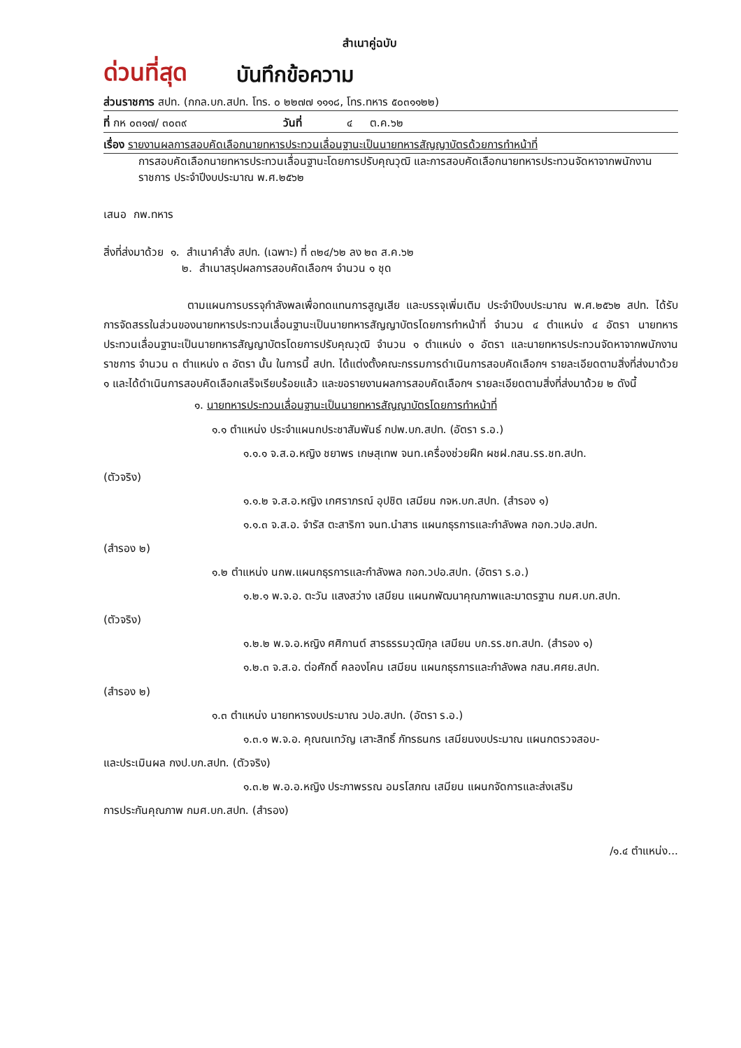สำเนาคู่ฉบับ
ด่วนที่สุด บันทึกข้อความ
ส่วนราชการ สปท. (กกล.บก.สปท. โทร. ๐ ๒๒๗๗ ๑๑๑๘, โทร.ทหาร ๕๐๓๑๑๒๒)
ที่ กห ๐๓๑๗/ ๓๐๓๙ วันที่ ๔ ต.ค.๖๒
เรื่อง รายงานผลการสอบคัดเลือกนายทหารประทวนเลื่อนฐานะเป็นนายทหารสัญญาบัตรด้วยการทำหน้าที่
การสอบคัดเลือกนายทหารประทวนเลื่อนฐานะโดยการปรับคุณวุฒิ และการสอบคัดเลือกนายทหารประทวนจัดหาจากพนักงานราชการ ประจำปีงบประมาณ พ.ศ.๒๕๖๒
เสนอ กพ.ทหาร
สิ่งที่ส่งมาด้วย ๑. สำเนาคำสั่ง สปท. (เฉพาะ) ที่ ๓๒๔/๖๒ ลง ๒๓ ส.ค.๖๒
๒. สำเนาสรุปผลการสอบคัดเลือกฯ จำนวน ๑ ชุด
ตามแผนการบรรจุกำลังพลเพื่อทดแทนการสูญเสีย และบรรจุเพิ่มเติม ประจำปีงบประมาณ พ.ศ.๒๕๖๒ สปท. ได้รับการจัดสรรในส่วนของนายทหารประทวนเลื่อนฐานะเป็นนายทหารสัญญาบัตรโดยการทำหน้าที่ จำนวน ๔ ตำแหน่ง ๔ อัตรา นายทหารประทวนเลื่อนฐานะเป็นนายทหารสัญญาบัตรโดยการปรับคุณวุฒิ จำนวน ๑ ตำแหน่ง ๑ อัตรา และนายทหารประทวนจัดหาจากพนักงานราชการ จำนวน ๓ ตำแหน่ง ๓ อัตรา นั้น ในการนี้ สปท. ได้แต่งตั้งคณะกรรมการดำเนินการสอบคัดเลือกฯ รายละเอียดตามสิ่งที่ส่งมาด้วย ๑ และได้ดำเนินการสอบคัดเลือกเสร็จเรียบร้อยแล้ว และขอรายงานผลการสอบคัดเลือกฯ รายละเอียดตามสิ่งที่ส่งมาด้วย ๒ ดังนี้
๑. นายทหารประทวนเลื่อนฐานะเป็นนายทหารสัญญาบัตรโดยการทำหน้าที่
๑.๑ ตำแหน่ง ประจำแผนกประชาสัมพันธ์ กปพ.บก.สปท. (อัตรา ร.อ.)
๑.๑.๑ จ.ส.อ.หญิง ชยาพร เกษสุเทพ จนท.เครื่องช่วยฝึก ผชฝ.กสน.รร.ชท.สปท.
(ตัวจริง)
๑.๑.๒ จ.ส.อ.หญิง เกศราภรณ์ อุปชิต เสมียน กจห.บก.สปท. (สำรอง ๑)
๑.๑.๓ จ.ส.อ. จำรัส ตะสาริกา จนท.นำสาร แผนกธุรการและกำลังพล กอก.วปอ.สปท.
(สำรอง ๒)
๑.๒ ตำแหน่ง นกพ.แผนกธุรการและกำลังพล กอก.วปอ.สปท. (อัตรา ร.อ.)
๑.๒.๑ พ.จ.อ. ตะวัน แสงสว่าง เสมียน แผนกพัฒนาคุณภาพและมาตรฐาน กมศ.บก.สปท.
(ตัวจริง)
๑.๒.๒ พ.จ.อ.หญิง ศศิกานต์ สารธรรมวุฒิกุล เสมียน บก.รร.ชท.สปท. (สำรอง ๑)
๑.๒.๓ จ.ส.อ. ต่อศักดิ์ คลองโคน เสมียน แผนกธุรการและกำลังพล กสน.ศศย.สปท.
(สำรอง ๒)
๑.๓ ตำแหน่ง นายทหารงบประมาณ วปอ.สปท. (อัตรา ร.อ.)
๑.๓.๑ พ.จ.อ. คุณณเทวัญ เสาะสิทธิ์ ภัทรธนกร เสมียนงบประมาณ แผนกตรวจสอบ-
และประเมินผล กงป.บก.สปท. (ตัวจริง)
๑.๓.๒ พ.อ.อ.หญิง ประภาพรรณ อมรโสภณ เสมียน แผนกจัดการและส่งเสริม
การประกันคุณภาพ กมศ.บก.สปท. (สำรอง)
/๑.๔ ตำแหน่ง...